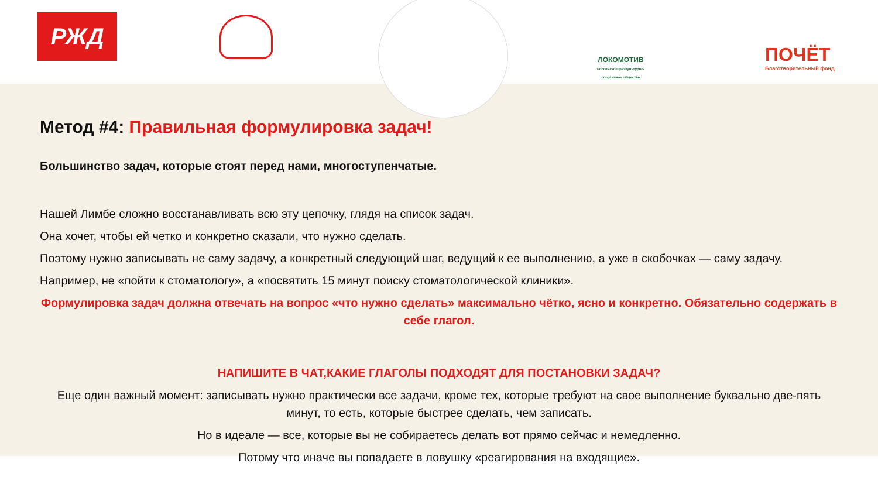РЖД
ЛОКОМОТИВ
Российское физкультурно-
спортивное общество
ПОЧЁТ
Благотворительный фонд
Метод #4: Правильная формулировка задач!
Большинство задач, которые стоят перед нами, многоступенчатые.
Нашей Лимбе сложно восстанавливать всю эту цепочку, глядя на список задач.
Она хочет, чтобы ей четко и конкретно сказали, что нужно сделать.
Поэтому нужно записывать не саму задачу, а конкретный следующий шаг, ведущий к ее выполнению, а уже в скобочках — саму задачу.
Например, не «пойти к стоматологу», а «посвятить 15 минут поиску стоматологической клиники».
Формулировка задач должна отвечать на вопрос «что нужно сделать» максимально чётко, ясно и конкретно. Обязательно содержать в себе глагол.
НАПИШИТЕ В ЧАТ,КАКИЕ ГЛАГОЛЫ ПОДХОДЯТ ДЛЯ ПОСТАНОВКИ ЗАДАЧ?
Еще один важный момент: записывать нужно практически все задачи, кроме тех, которые требуют на свое выполнение буквально две-пять минут, то есть, которые быстрее сделать, чем записать.
Но в идеале — все, которые вы не собираетесь делать вот прямо сейчас и немедленно.
Потому что иначе вы попадаете в ловушку «реагирования на входящие».